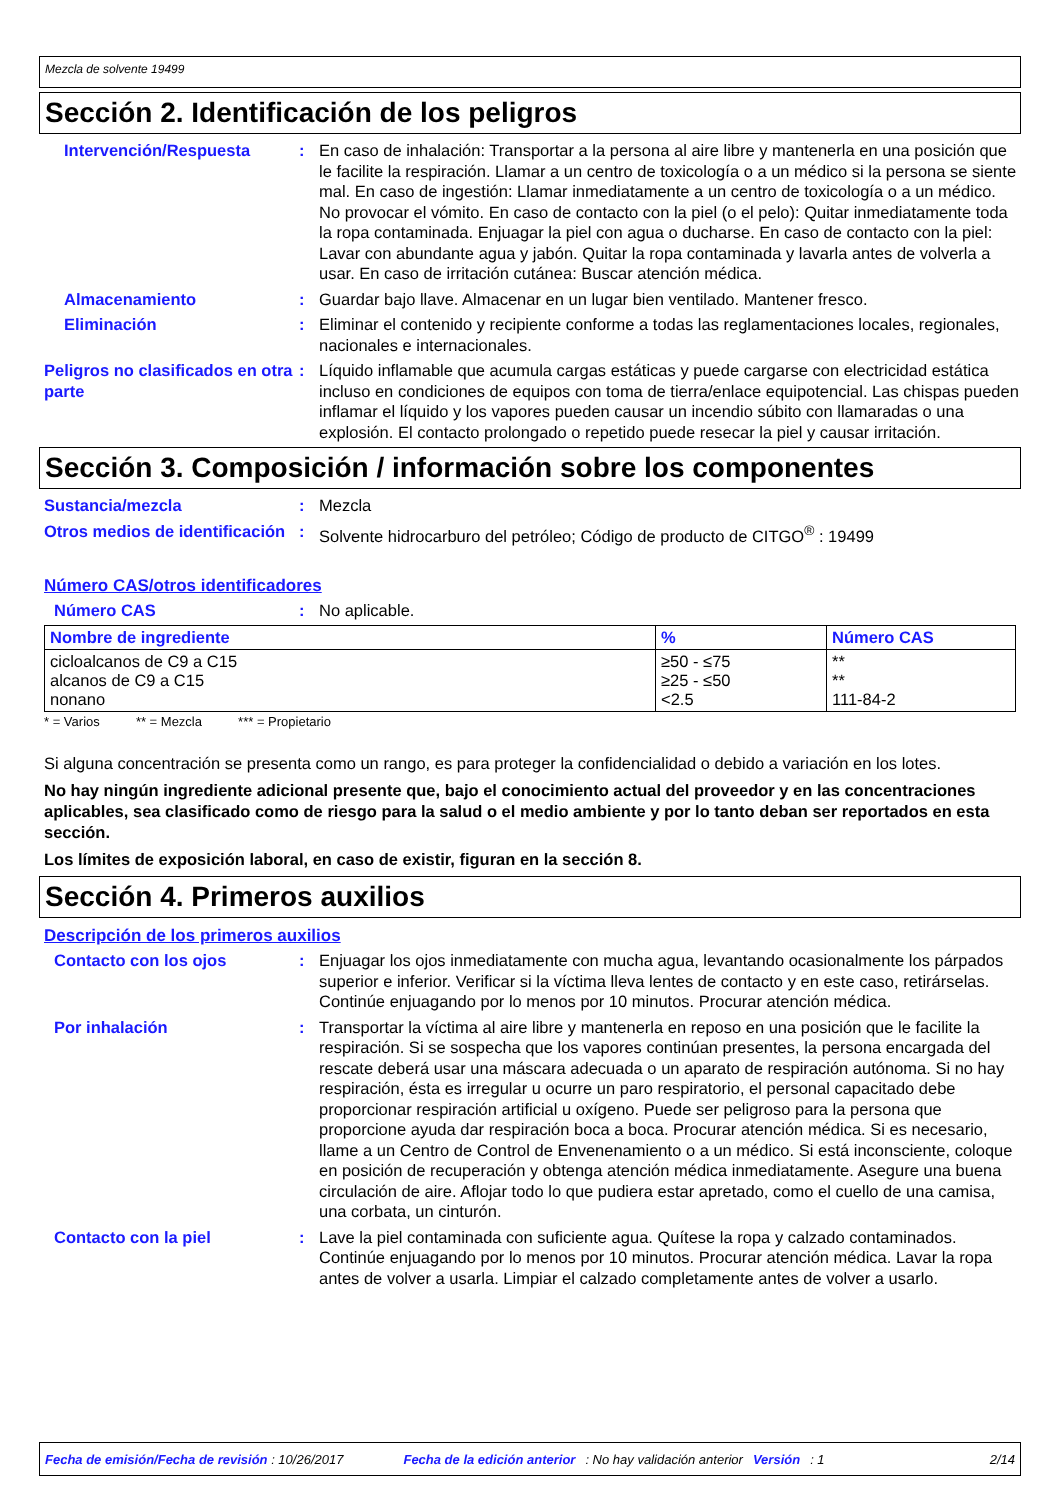Mezcla de solvente 19499
Sección 2. Identificación de los peligros
Intervención/Respuesta : En caso de inhalación: Transportar a la persona al aire libre y mantenerla en una posición que le facilite la respiración. Llamar a un centro de toxicología o a un médico si la persona se siente mal. En caso de ingestión: Llamar inmediatamente a un centro de toxicología o a un médico. No provocar el vómito. En caso de contacto con la piel (o el pelo): Quitar inmediatamente toda la ropa contaminada. Enjuagar la piel con agua o ducharse. En caso de contacto con la piel: Lavar con abundante agua y jabón. Quitar la ropa contaminada y lavarla antes de volverla a usar. En caso de irritación cutánea: Buscar atención médica.
Almacenamiento : Guardar bajo llave. Almacenar en un lugar bien ventilado. Mantener fresco.
Eliminación : Eliminar el contenido y recipiente conforme a todas las reglamentaciones locales, regionales, nacionales e internacionales.
Peligros no clasificados en otra parte
: Líquido inflamable que acumula cargas estáticas y puede cargarse con electricidad estática incluso en condiciones de equipos con toma de tierra/enlace equipotencial. Las chispas pueden inflamar el líquido y los vapores pueden causar un incendio súbito con llamaradas o una explosión. El contacto prolongado o repetido puede resecar la piel y causar irritación.
Sección 3. Composición / información sobre los componentes
Sustancia/mezcla : Mezcla
Otros medios de identificación
: Solvente hidrocarburo del petróleo; Código de producto de CITGO<sup>®</sup> : 19499
Número CAS/otros identificadores
Número CAS : No aplicable.
| Nombre de ingrediente | % | Número CAS |
| --- | --- | --- |
| cicloalcanos de C9 a C15 alcanos de C9 a C15 nonano | ≥50 - ≤75 ≥25 - ≤50 <2.5 | ** ** 111-84-2 |
* = Varios ** = Mezcla *** = Propietario
Si alguna concentración se presenta como un rango, es para proteger la confidencialidad o debido a variación en los lotes.
No hay ningún ingrediente adicional presente que, bajo el conocimiento actual del proveedor y en las concentraciones aplicables, sea clasificado como de riesgo para la salud o el medio ambiente y por lo tanto deban ser reportados en esta sección.
Los límites de exposición laboral, en caso de existir, figuran en la sección 8.
Sección 4. Primeros auxilios
Descripción de los primeros auxilios
Contacto con los ojos : Enjuagar los ojos inmediatamente con mucha agua, levantando ocasionalmente los párpados superior e inferior. Verificar si la víctima lleva lentes de contacto y en este caso, retirárselas. Continúe enjuagando por lo menos por 10 minutos. Procurar atención médica.
Por inhalación : Transportar la víctima al aire libre y mantenerla en reposo en una posición que le facilite la respiración. Si se sospecha que los vapores continúan presentes, la persona encargada del rescate deberá usar una máscara adecuada o un aparato de respiración autónoma. Si no hay respiración, ésta es irregular u ocurre un paro respiratorio, el personal capacitado debe proporcionar respiración artificial u oxígeno. Puede ser peligroso para la persona que proporcione ayuda dar respiración boca a boca. Procurar atención médica. Si es necesario, llame a un Centro de Control de Envenenamiento o a un médico. Si está inconsciente, coloque en posición de recuperación y obtenga atención médica inmediatamente. Asegure una buena circulación de aire. Aflojar todo lo que pudiera estar apretado, como el cuello de una camisa, una corbata, un cinturón.
Contacto con la piel : Lave la piel contaminada con suficiente agua. Quítese la ropa y calzado contaminados. Continúe enjuagando por lo menos por 10 minutos. Procurar atención médica. Lavar la ropa antes de volver a usarla. Limpiar el calzado completamente antes de volver a usarlo.
Fecha de emisión/Fecha de revisión : 10/26/2017 Fecha de la edición anterior: No hay validación anterior Versión: 1 2/14